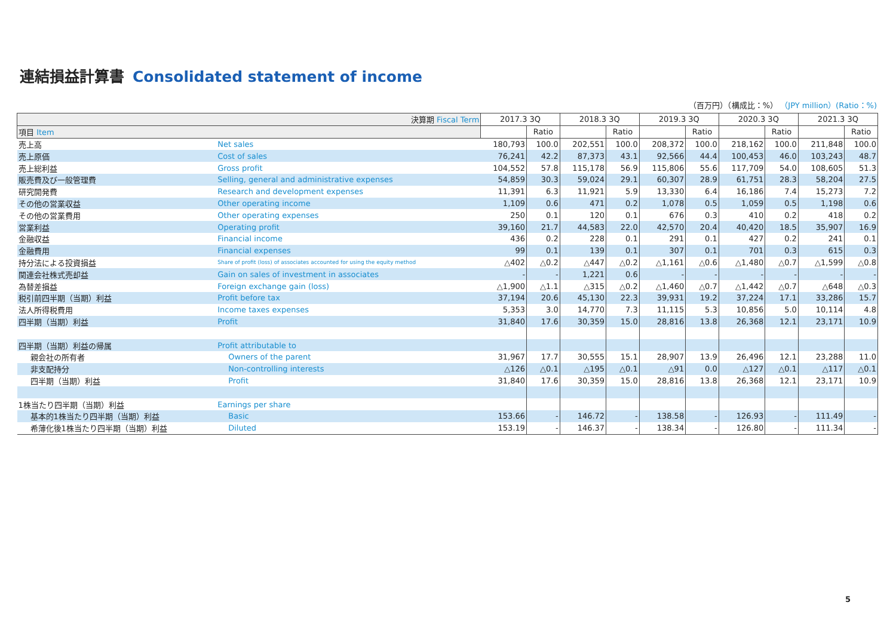連結損益計算書 Consolidated statement of income
（百万円）（構成比：%） （JPY million）(Ratio：%)
| 決算期 Fiscal Term | | 2017.3 3Q | | 2018.3 3Q | | 2019.3 3Q | | 2020.3 3Q | | 2021.3 3Q | |
| --- | --- | --- | --- | --- | --- | --- | --- | --- | --- | --- | --- |
| 項目 Item | | | Ratio | | Ratio | | Ratio | | Ratio | | Ratio |
| 売上高 | Net sales | 180,793 | 100.0 | 202,551 | 100.0 | 208,372 | 100.0 | 218,162 | 100.0 | 211,848 | 100.0 |
| 売上原価 | Cost of sales | 76,241 | 42.2 | 87,373 | 43.1 | 92,566 | 44.4 | 100,453 | 46.0 | 103,243 | 48.7 |
| 売上総利益 | Gross profit | 104,552 | 57.8 | 115,178 | 56.9 | 115,806 | 55.6 | 117,709 | 54.0 | 108,605 | 51.3 |
| 販売費及び一般管理費 | Selling, general and administrative expenses | 54,859 | 30.3 | 59,024 | 29.1 | 60,307 | 28.9 | 61,751 | 28.3 | 58,204 | 27.5 |
| 研究開発費 | Research and development expenses | 11,391 | 6.3 | 11,921 | 5.9 | 13,330 | 6.4 | 16,186 | 7.4 | 15,273 | 7.2 |
| その他の営業収益 | Other operating income | 1,109 | 0.6 | 471 | 0.2 | 1,078 | 0.5 | 1,059 | 0.5 | 1,198 | 0.6 |
| その他の営業費用 | Other operating expenses | 250 | 0.1 | 120 | 0.1 | 676 | 0.3 | 410 | 0.2 | 418 | 0.2 |
| 営業利益 | Operating profit | 39,160 | 21.7 | 44,583 | 22.0 | 42,570 | 20.4 | 40,420 | 18.5 | 35,907 | 16.9 |
| 金融収益 | Financial income | 436 | 0.2 | 228 | 0.1 | 291 | 0.1 | 427 | 0.2 | 241 | 0.1 |
| 金融費用 | Financial expenses | 99 | 0.1 | 139 | 0.1 | 307 | 0.1 | 701 | 0.3 | 615 | 0.3 |
| 持分法による投資損益 | Share of profit (loss) of associates accounted for using the equity method | △402 | △0.2 | △447 | △0.2 | △1,161 | △0.6 | △1,480 | △0.7 | △1,599 | △0.8 |
| 関連会社株式売却益 | Gain on sales of investment in associates | - | - | 1,221 | 0.6 | - | - | - | - | - | - |
| 為替差損益 | Foreign exchange gain (loss) | △1,900 | △1.1 | △315 | △0.2 | △1,460 | △0.7 | △1,442 | △0.7 | △648 | △0.3 |
| 税引前四半期（当期）利益 | Profit before tax | 37,194 | 20.6 | 45,130 | 22.3 | 39,931 | 19.2 | 37,224 | 17.1 | 33,286 | 15.7 |
| 法人所得税費用 | Income taxes expenses | 5,353 | 3.0 | 14,770 | 7.3 | 11,115 | 5.3 | 10,856 | 5.0 | 10,114 | 4.8 |
| 四半期（当期）利益 | Profit | 31,840 | 17.6 | 30,359 | 15.0 | 28,816 | 13.8 | 26,368 | 12.1 | 23,171 | 10.9 |
| 四半期（当期）利益の帰属 | Profit attributable to | | | | | | | | | | |
| 親会社の所有者 | Owners of the parent | 31,967 | 17.7 | 30,555 | 15.1 | 28,907 | 13.9 | 26,496 | 12.1 | 23,288 | 11.0 |
| 非支配持分 | Non-controlling interests | △126 | △0.1 | △195 | △0.1 | △91 | 0.0 | △127 | △0.1 | △117 | △0.1 |
| 四半期（当期）利益 | Profit | 31,840 | 17.6 | 30,359 | 15.0 | 28,816 | 13.8 | 26,368 | 12.1 | 23,171 | 10.9 |
| 1株当たり四半期（当期）利益 | Earnings per share | | | | | | | | | | |
| 基本的1株当たり四半期（当期）利益 | Basic | 153.66 | - | 146.72 | - | 138.58 | - | 126.93 | - | 111.49 | - |
| 希薄化後1株当たり四半期（当期）利益 | Diluted | 153.19 | - | 146.37 | - | 138.34 | - | 126.80 | - | 111.34 | - |
5